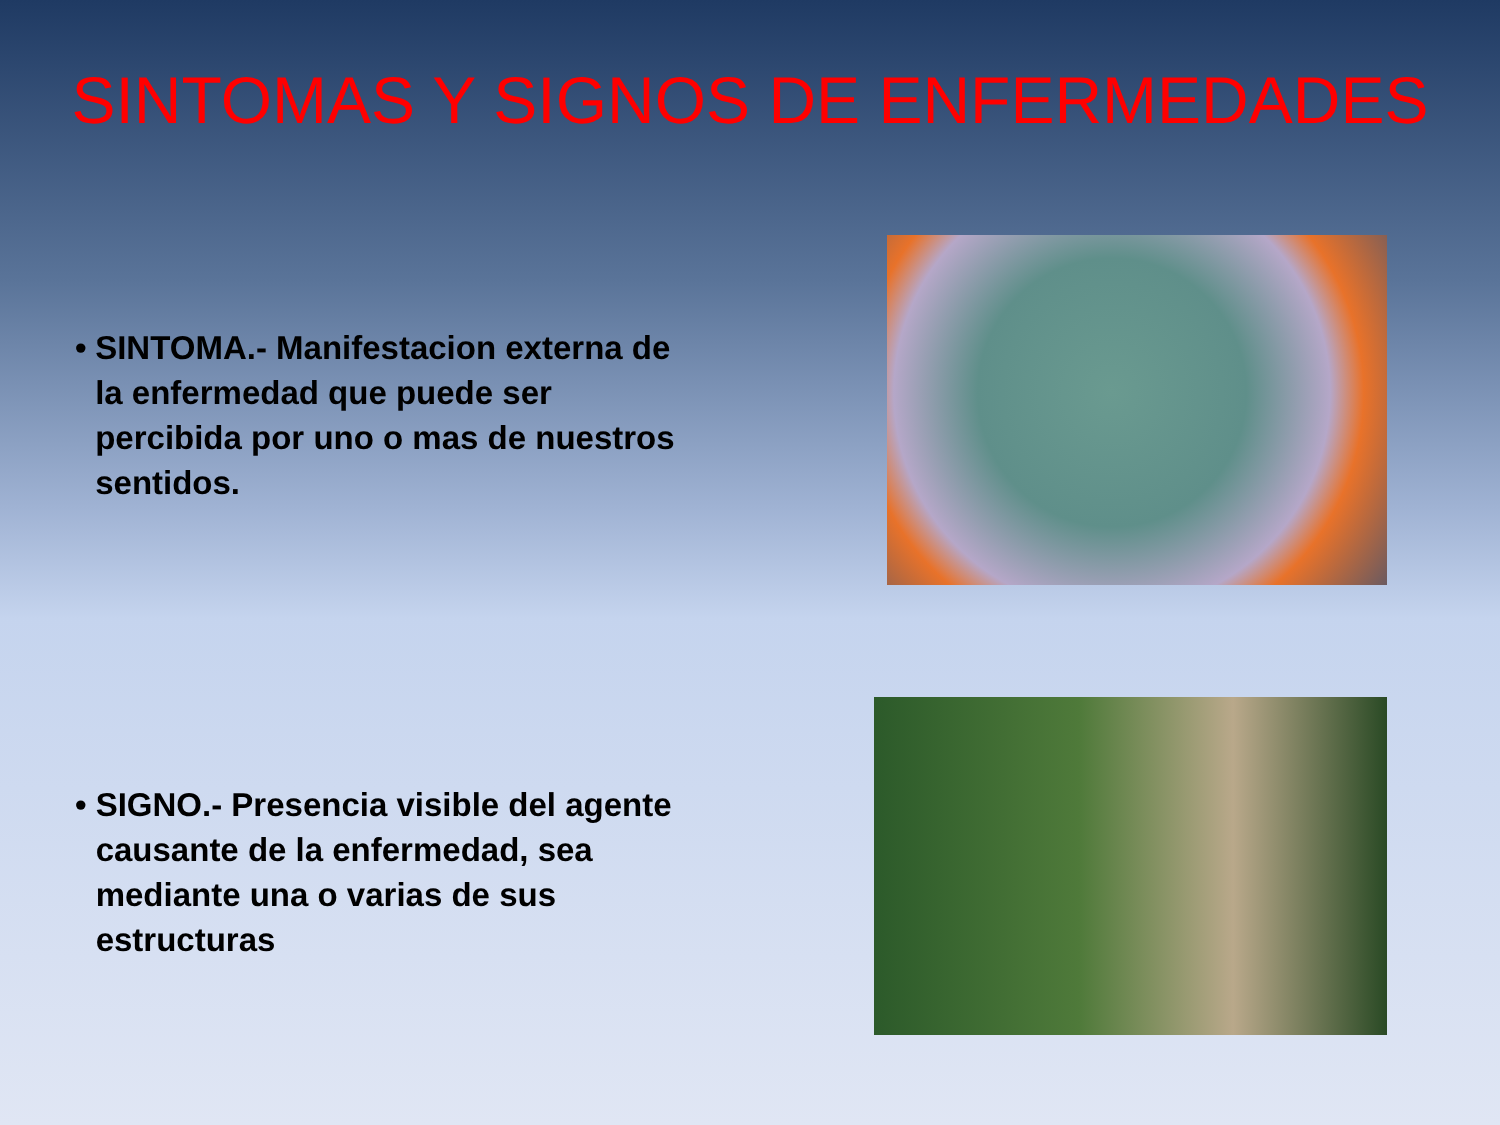SINTOMAS Y SIGNOS DE ENFERMEDADES
• SINTOMA.- Manifestacion externa de la enfermedad que puede ser percibida por uno o mas de nuestros sentidos.
• SIGNO.- Presencia visible del agente causante de la enfermedad, sea mediante una o varias de sus estructuras